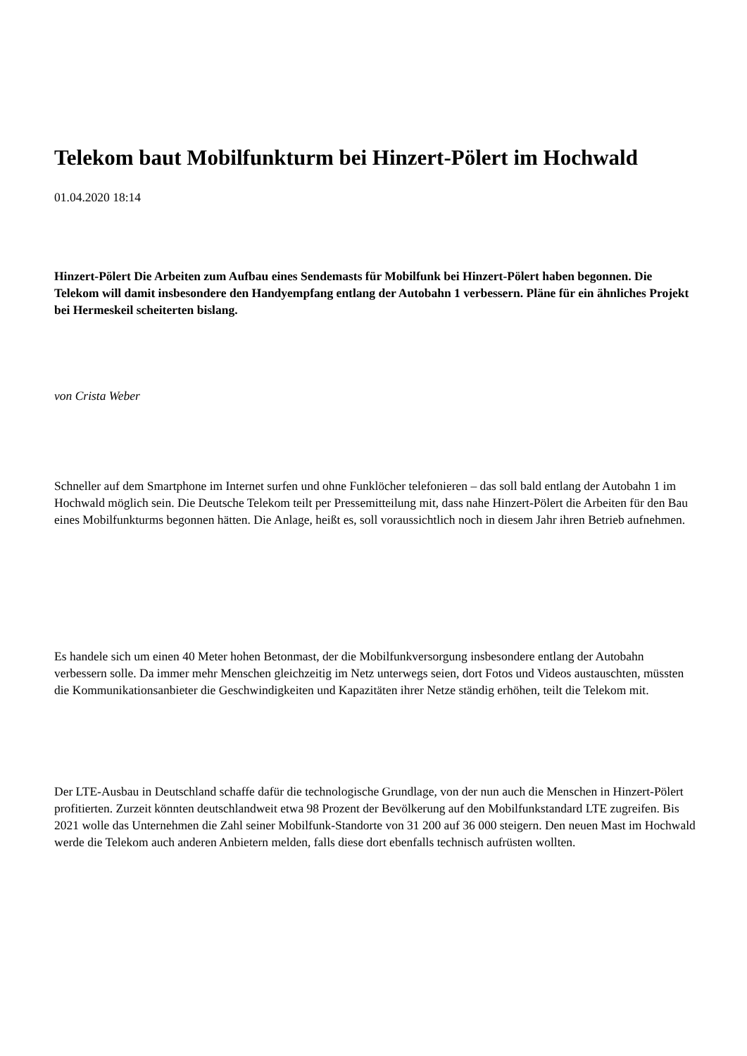Telekom baut Mobilfunkturm bei Hinzert-Pölert im Hochwald
01.04.2020 18:14
Hinzert-Pölert Die Arbeiten zum Aufbau eines Sendemasts für Mobilfunk bei Hinzert-Pölert haben begonnen. Die Telekom will damit insbesondere den Handyempfang entlang der Autobahn 1 verbessern. Pläne für ein ähnliches Projekt bei Hermeskeil scheiterten bislang.
von Crista Weber
Schneller auf dem Smartphone im Internet surfen und ohne Funklöcher telefonieren – das soll bald entlang der Autobahn 1 im Hochwald möglich sein. Die Deutsche Telekom teilt per Pressemitteilung mit, dass nahe Hinzert-Pölert die Arbeiten für den Bau eines Mobilfunkturms begonnen hätten. Die Anlage, heißt es, soll voraussichtlich noch in diesem Jahr ihren Betrieb aufnehmen.
Es handele sich um einen 40 Meter hohen Betonmast, der die Mobilfunkversorgung insbesondere entlang der Autobahn verbessern solle. Da immer mehr Menschen gleichzeitig im Netz unterwegs seien, dort Fotos und Videos austauschten, müssten die Kommunikationsanbieter die Geschwindigkeiten und Kapazitäten ihrer Netze ständig erhöhen, teilt die Telekom mit.
Der LTE-Ausbau in Deutschland schaffe dafür die technologische Grundlage, von der nun auch die Menschen in Hinzert-Pölert profitierten. Zurzeit könnten deutschlandweit etwa 98 Prozent der Bevölkerung auf den Mobilfunkstandard LTE zugreifen. Bis 2021 wolle das Unternehmen die Zahl seiner Mobilfunk-Standorte von 31 200 auf 36 000 steigern. Den neuen Mast im Hochwald werde die Telekom auch anderen Anbietern melden, falls diese dort ebenfalls technisch aufrüsten wollten.